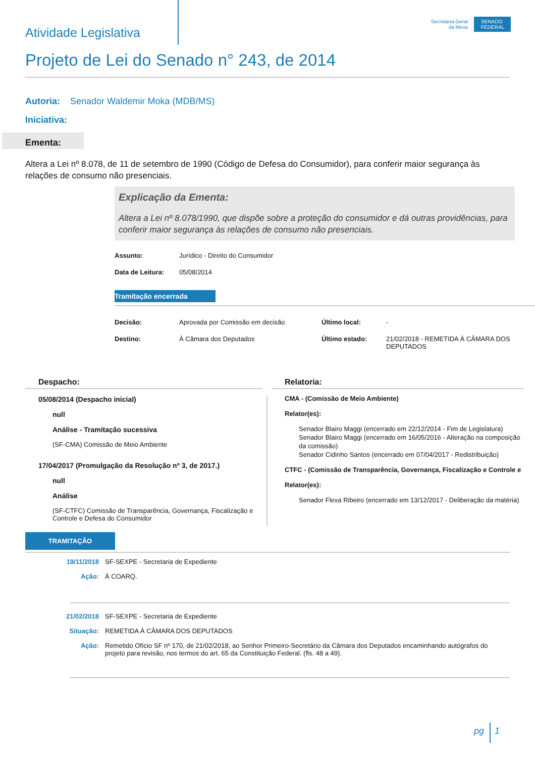Atividade Legislativa
Secretaria-Geral
da Mesa
SENADO FEDERAL
Projeto de Lei do Senado n° 243, de 2014
Autoria: Senador Waldemir Moka (MDB/MS)
Iniciativa:
Ementa:
Altera a Lei nº 8.078, de 11 de setembro de 1990 (Código de Defesa do Consumidor), para conferir maior segurança às relações de consumo não presenciais.
Explicação da Ementa:
Altera a Lei nº 8.078/1990, que dispõe sobre a proteção do consumidor e dá outras providências, para conferir maior segurança às relações de consumo não presenciais.
| Assunto: | Jurídico - Direito do Consumidor |
| Data de Leitura: | 05/08/2014 |
Tramitação encerrada
| Decisão: | Aprovada por Comissão em decisão | Último local: | - |
| Destino: | À Câmara dos Deputados | Último estado: | 21/02/2018 - REMETIDA À CÂMARA DOS DEPUTADOS |
Despacho:
05/08/2014 (Despacho inicial)
null
Análise - Tramitação sucessiva
(SF-CMA) Comissão de Meio Ambiente
17/04/2017 (Promulgação da Resolução nº 3, de 2017.)
null
Análise
(SF-CTFC) Comissão de Transparência, Governança, Fiscalização e Controle e Defesa do Consumidor
Relatoria:
CMA - (Comissão de Meio Ambiente)
Relator(es):
Senador Blairo Maggi (encerrado em 22/12/2014 - Fim de Legislatura)
Senador Blairo Maggi (encerrado em 16/05/2016 - Alteração na composição da comissão)
Senador Cidinho Santos (encerrado em 07/04/2017 - Redistribuição)
CTFC - (Comissão de Transparência, Governança, Fiscalização e Controle e
Relator(es):
Senador Flexa Ribeiro (encerrado em 13/12/2017 - Deliberação da matéria)
TRAMITAÇÃO
| 19/11/2018 | SF-SEXPE - Secretaria de Expediente |
| Ação: | À COARQ. |
| 21/02/2018 | SF-SEXPE - Secretaria de Expediente |
| Situação: | REMETIDA À CÂMARA DOS DEPUTADOS |
| Ação: | Remetido Ofício SF nº 170, de 21/02/2018, ao Senhor Primeiro-Secretário da Câmara dos Deputados encaminhando autógrafos do projeto para revisão, nos termos do art. 65 da Constituição Federal. (fls. 48 a 49). |
pg 1